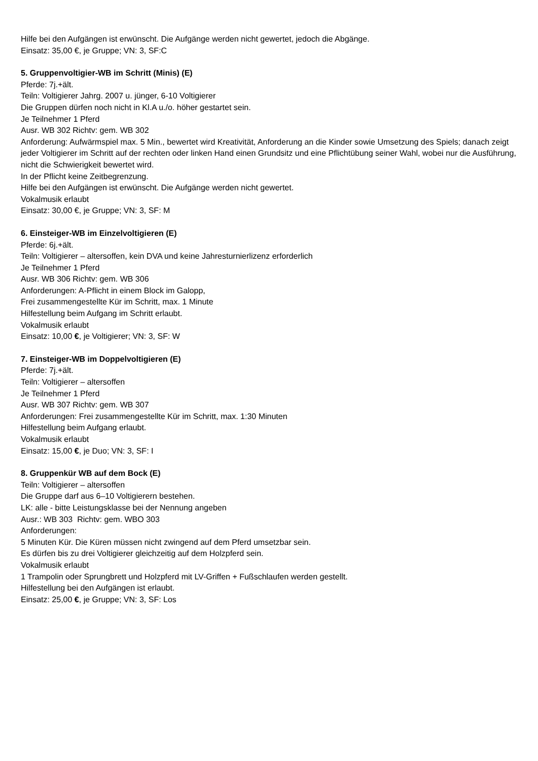Hilfe bei den Aufgängen ist erwünscht. Die Aufgänge werden nicht gewertet, jedoch die Abgänge.
Einsatz: 35,00 €, je Gruppe; VN: 3, SF:C
5. Gruppenvoltigier-WB im Schritt (Minis) (E)
Pferde: 7j.+ält.
Teiln: Voltigierer Jahrg. 2007 u. jünger, 6-10 Voltigierer
Die Gruppen dürfen noch nicht in Kl.A u./o. höher gestartet sein.
Je Teilnehmer 1 Pferd
Ausr. WB 302 Richtv: gem. WB 302
Anforderung: Aufwärmspiel max. 5 Min., bewertet wird Kreativität, Anforderung an die Kinder sowie Umsetzung des Spiels; danach zeigt jeder Voltigierer im Schritt auf der rechten oder linken Hand einen Grundsitz und eine Pflichtübung seiner Wahl, wobei nur die Ausführung, nicht die Schwierigkeit bewertet wird.
In der Pflicht keine Zeitbegrenzung.
Hilfe bei den Aufgängen ist erwünscht. Die Aufgänge werden nicht gewertet.
Vokalmusik erlaubt
Einsatz: 30,00 €, je Gruppe; VN: 3, SF: M
6. Einsteiger-WB im Einzelvoltigieren (E)
Pferde: 6j.+ält.
Teiln: Voltigierer – altersoffen, kein DVA und keine Jahresturnierlizenz erforderlich
Je Teilnehmer 1 Pferd
Ausr. WB 306 Richtv: gem. WB 306
Anforderungen: A-Pflicht in einem Block im Galopp,
Frei zusammengestellte Kür im Schritt, max. 1 Minute
Hilfestellung beim Aufgang im Schritt erlaubt.
Vokalmusik erlaubt
Einsatz: 10,00 €, je Voltigierer; VN: 3, SF: W
7. Einsteiger-WB im Doppelvoltigieren (E)
Pferde: 7j.+ält.
Teiln: Voltigierer – altersoffen
Je Teilnehmer 1 Pferd
Ausr. WB 307 Richtv: gem. WB 307
Anforderungen: Frei zusammengestellte Kür im Schritt, max. 1:30 Minuten
Hilfestellung beim Aufgang erlaubt.
Vokalmusik erlaubt
Einsatz: 15,00 €, je Duo; VN: 3, SF: I
8. Gruppenkür WB auf dem Bock (E)
Teiln: Voltigierer – altersoffen
Die Gruppe darf aus 6–10 Voltigierern bestehen.
LK: alle - bitte Leistungsklasse bei der Nennung angeben
Ausr.: WB 303 Richtv: gem. WBO 303
Anforderungen:
5 Minuten Kür. Die Küren müssen nicht zwingend auf dem Pferd umsetzbar sein.
Es dürfen bis zu drei Voltigierer gleichzeitig auf dem Holzpferd sein.
Vokalmusik erlaubt
1 Trampolin oder Sprungbrett und Holzpferd mit LV-Griffen + Fußschlaufen werden gestellt.
Hilfestellung bei den Aufgängen ist erlaubt.
Einsatz: 25,00 €, je Gruppe; VN: 3, SF: Los